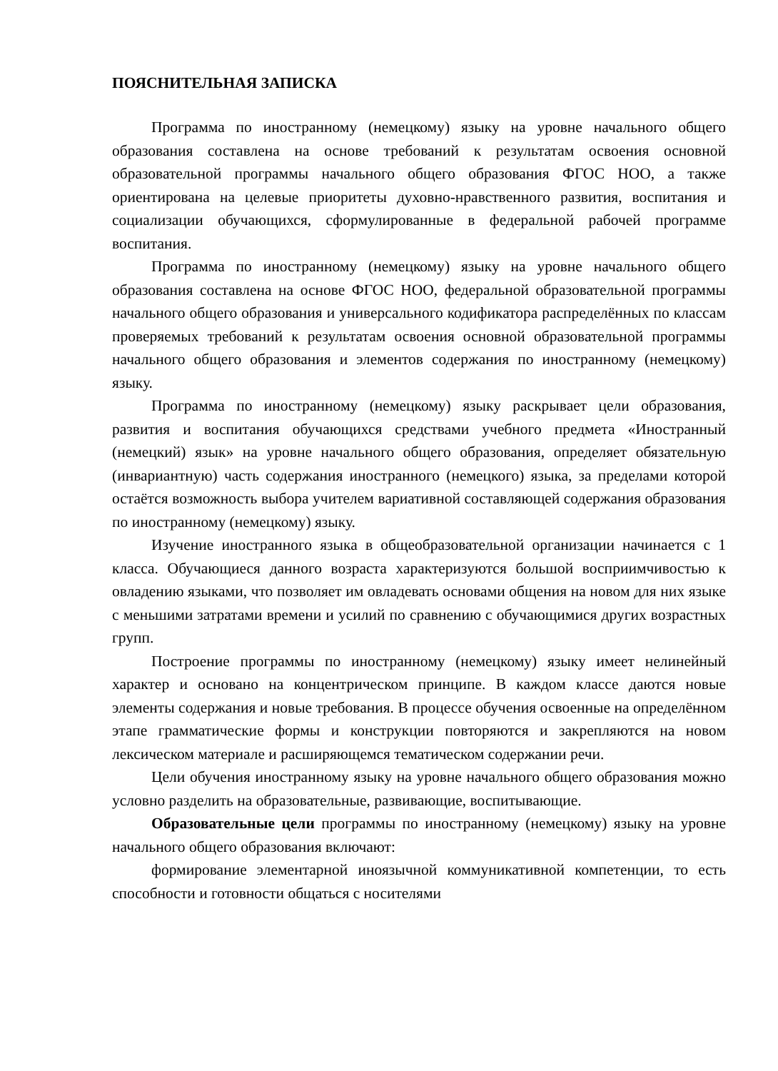ПОЯСНИТЕЛЬНАЯ ЗАПИСКА
Программа по иностранному (немецкому) языку на уровне начального общего образования составлена на основе требований к результатам освоения основной образовательной программы начального общего образования ФГОС НОО, а также ориентирована на целевые приоритеты духовно-нравственного развития, воспитания и социализации обучающихся, сформулированные в федеральной рабочей программе воспитания.
Программа по иностранному (немецкому) языку на уровне начального общего образования составлена на основе ФГОС НОО, федеральной образовательной программы начального общего образования и универсального кодификатора распределённых по классам проверяемых требований к результатам освоения основной образовательной программы начального общего образования и элементов содержания по иностранному (немецкому) языку.
Программа по иностранному (немецкому) языку раскрывает цели образования, развития и воспитания обучающихся средствами учебного предмета «Иностранный (немецкий) язык» на уровне начального общего образования, определяет обязательную (инвариантную) часть содержания иностранного (немецкого) языка, за пределами которой остаётся возможность выбора учителем вариативной составляющей содержания образования по иностранному (немецкому) языку.
Изучение иностранного языка в общеобразовательной организации начинается с 1 класса. Обучающиеся данного возраста характеризуются большой восприимчивостью к овладению языками, что позволяет им овладевать основами общения на новом для них языке с меньшими затратами времени и усилий по сравнению с обучающимися других возрастных групп.
Построение программы по иностранному (немецкому) языку имеет нелинейный характер и основано на концентрическом принципе. В каждом классе даются новые элементы содержания и новые требования. В процессе обучения освоенные на определённом этапе грамматические формы и конструкции повторяются и закрепляются на новом лексическом материале и расширяющемся тематическом содержании речи.
Цели обучения иностранному языку на уровне начального общего образования можно условно разделить на образовательные, развивающие, воспитывающие.
Образовательные цели программы по иностранному (немецкому) языку на уровне начального общего образования включают:
формирование элементарной иноязычной коммуникативной компетенции, то есть способности и готовности общаться с носителями